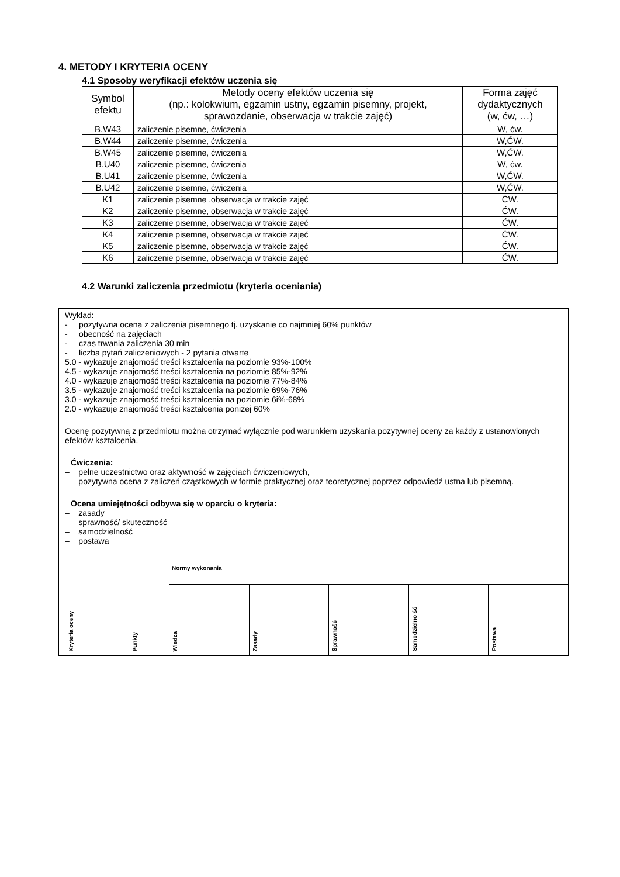4. METODY I KRYTERIA OCENY
4.1 Sposoby weryfikacji efektów uczenia się
| Symbol efektu | Metody oceny efektów uczenia się (np.: kolokwium, egzamin ustny, egzamin pisemny, projekt, sprawozdanie, obserwacja w trakcie zajęć) | Forma zajęć dydaktycznych (w, ćw, …) |
| --- | --- | --- |
| B.W43 | zaliczenie pisemne, ćwiczenia | W, ćw. |
| B.W44 | zaliczenie pisemne, ćwiczenia | W,ĆW. |
| B.W45 | zaliczenie pisemne, ćwiczenia | W,ĆW. |
| B.U40 | zaliczenie pisemne, ćwiczenia | W, ćw. |
| B.U41 | zaliczenie pisemne, ćwiczenia | W,ĆW. |
| B.U42 | zaliczenie pisemne, ćwiczenia | W,ĆW. |
| K1 | zaliczenie pisemne ,obserwacja w trakcie zajęć | ĆW. |
| K2 | zaliczenie pisemne, obserwacja w trakcie zajęć | ĆW. |
| K3 | zaliczenie pisemne, obserwacja w trakcie zajęć | ĆW. |
| K4 | zaliczenie pisemne, obserwacja w trakcie zajęć | ĆW. |
| K5 | zaliczenie pisemne, obserwacja w trakcie zajęć | ĆW. |
| K6 | zaliczenie pisemne, obserwacja w trakcie zajęć | ĆW. |
4.2 Warunki zaliczenia przedmiotu (kryteria oceniania)
Wykład:
- pozytywna ocena z zaliczenia pisemnego tj. uzyskanie co najmniej 60% punktów
- obecność na zajęciach
- czas trwania zaliczenia 30 min
- liczba pytań zaliczeniowych - 2 pytania otwarte
5.0 - wykazuje znajomość treści kształcenia na poziomie 93%-100%
4.5 - wykazuje znajomość treści kształcenia na poziomie 85%-92%
4.0 - wykazuje znajomość treści kształcenia na poziomie 77%-84%
3.5 - wykazuje znajomość treści kształcenia na poziomie 69%-76%
3.0 - wykazuje znajomość treści kształcenia na poziomie 6i%-68%
2.0 - wykazuje znajomość treści kształcenia poniżej 60%
Ocenę pozytywną z przedmiotu można otrzymać wyłącznie pod warunkiem uzyskania pozytywnej oceny za każdy z ustanowionych efektów kształcenia.
Ćwiczenia:
– pełne uczestnictwo oraz aktywność w zajęciach ćwiczeniowych,
– pozytywna ocena z zaliczeń cząstkowych w formie praktycznej oraz teoretycznej poprzez odpowiedź ustna lub pisemną.
Ocena umiejętności odbywa się w oparciu o kryteria:
– zasady
– sprawność/ skuteczność
– samodzielność
– postawa
| Kryteria oceny | Punkty | Normy wykonania | | | | |
| | | Wiedza | Zasady | Sprawność | Samodzielno ść | Postawa |